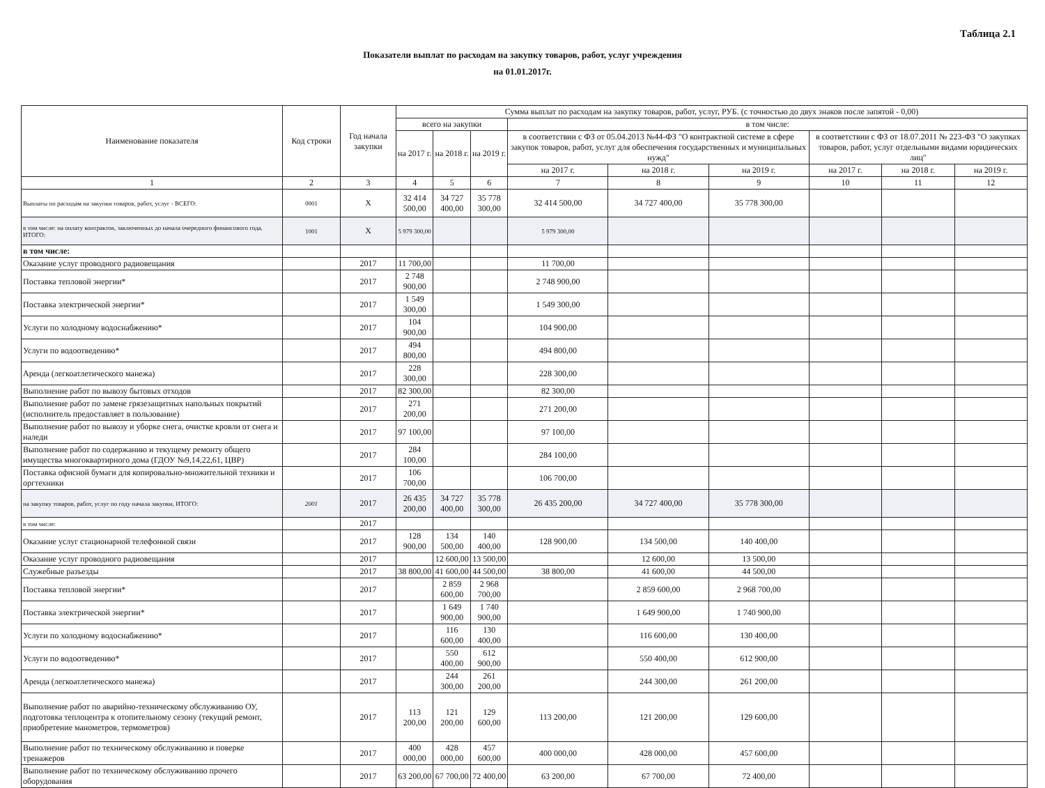Таблица 2.1
Показатели выплат по расходам на закупку товаров, работ, услуг учреждения
на 01.01.2017г.
| Наименование показателя | Код строки | Год начала закупки | Сумма выплат по расходам на закупку товаров, работ, услуг, РУБ. (с точностью до двух знаков после запятой - 0,00) | | | | | | | | |
| --- | --- | --- | --- | --- | --- | --- | --- | --- | --- | --- | --- |
| | | | всего на закупки | | | в том числе: | | | | | |
| | | | на 2017 г. | на 2018 г. | на 2019 г. | в соответствии с ФЗ от 05.04.2013 №44-ФЗ "О контрактной системе в сфере закупок товаров, работ, услуг для обеспечения государственных и муниципальных нужд" | | | в соответствии с ФЗ от 18.07.2011 № 223-ФЗ "О закупках товаров, работ, услуг отдельными видами юридических лиц" | | |
| | | | | | | на 2017 г. | на 2018 г. | на 2019 г. | на 2017 г. | на 2018 г. | на 2019 г. |
| 1 | 2 | 3 | 4 | 5 | 6 | 7 | 8 | 9 | 10 | 11 | 12 |
| Выплаты по расходам на закупки товаров, работ, услуг - ВСЕГО: | 0001 | Х | 32 414 500,00 | 34 727 400,00 | 35 778 300,00 | 32 414 500,00 | 34 727 400,00 | 35 778 300,00 | | | |
| в том числе: на оплату контрактов, заключенных до начала очередного финансового года, ИТОГО: | 1001 | Х | 5 979 300,00 | | | 5 979 300,00 | | | | | |
| в том числе: | | | | | | | | | | | |
| Оказание услуг проводного радиовещания | | 2017 | 11 700,00 | | | 11 700,00 | | | | | |
| Поставка тепловой энергии* | | 2017 | 2 748 900,00 | | | 2 748 900,00 | | | | | |
| Поставка электрической энергии* | | 2017 | 1 549 300,00 | | | 1 549 300,00 | | | | | |
| Услуги по холодному водоснабжению* | | 2017 | 104 900,00 | | | 104 900,00 | | | | | |
| Услуги по водоотведению* | | 2017 | 494 800,00 | | | 494 800,00 | | | | | |
| Аренда (легкоатлетического манежа) | | 2017 | 228 300,00 | | | 228 300,00 | | | | | |
| Выполнение работ по вывозу бытовых отходов | | 2017 | 82 300,00 | | | 82 300,00 | | | | | |
| Выполнение работ по замене грязезащитных напольных покрытий (исполнитель предоставляет в пользование) | | 2017 | 271 200,00 | | | 271 200,00 | | | | | |
| Выполнение работ по вывозу и уборке снега, очистке кровли от снега и наледи | | 2017 | 97 100,00 | | | 97 100,00 | | | | | |
| Выполнение работ по содержанию и текущему ремонту общего имущества многоквартирного дома (ГДОУ №9,14,22,61, ЦВР) | | 2017 | 284 100,00 | | | 284 100,00 | | | | | |
| Поставка офисной бумаги для копировально-множительной техники и оргтехники | | 2017 | 106 700,00 | | | 106 700,00 | | | | | |
| на закупку товаров, работ, услуг по году начала закупки, ИТОГО: | 2001 | 2017 | 26 435 200,00 | 34 727 400,00 | 35 778 300,00 | 26 435 200,00 | 34 727 400,00 | 35 778 300,00 | | | |
| в том числе: | | 2017 | | | | | | | | | |
| Оказание услуг стационарной телефонной связи | | 2017 | 128 900,00 | 134 500,00 | 140 400,00 | 128 900,00 | 134 500,00 | 140 400,00 | | | |
| Оказание услуг проводного радиовещания | | 2017 | | 12 600,00 | 13 500,00 | | 12 600,00 | 13 500,00 | | | |
| Служебные разъезды | | 2017 | 38 800,00 | 41 600,00 | 44 500,00 | 38 800,00 | 41 600,00 | 44 500,00 | | | |
| Поставка тепловой энергии* | | 2017 | | 2 859 600,00 | 2 968 700,00 | | 2 859 600,00 | 2 968 700,00 | | | |
| Поставка электрической энергии* | | 2017 | | 1 649 900,00 | 1 740 900,00 | | 1 649 900,00 | 1 740 900,00 | | | |
| Услуги по холодному водоснабжению* | | 2017 | | 116 600,00 | 130 400,00 | | 116 600,00 | 130 400,00 | | | |
| Услуги по водоотведению* | | 2017 | | 550 400,00 | 612 900,00 | | 550 400,00 | 612 900,00 | | | |
| Аренда (легкоатлетического манежа) | | 2017 | | 244 300,00 | 261 200,00 | | 244 300,00 | 261 200,00 | | | |
| Выполнение работ по аварийно-техническому обслуживанию ОУ, подготовка теплоцентра к отопительному сезону (текущий ремонт, приобретение манометров, термометров) | | 2017 | 113 200,00 | 121 200,00 | 129 600,00 | 113 200,00 | 121 200,00 | 129 600,00 | | | |
| Выполнение работ по техническому обслуживанию и поверке тренажеров | | 2017 | 400 000,00 | 428 000,00 | 457 600,00 | 400 000,00 | 428 000,00 | 457 600,00 | | | |
| Выполнение работ по техническому обслуживанию прочего оборудования | | 2017 | 63 200,00 | 67 700,00 | 72 400,00 | 63 200,00 | 67 700,00 | 72 400,00 | | | |